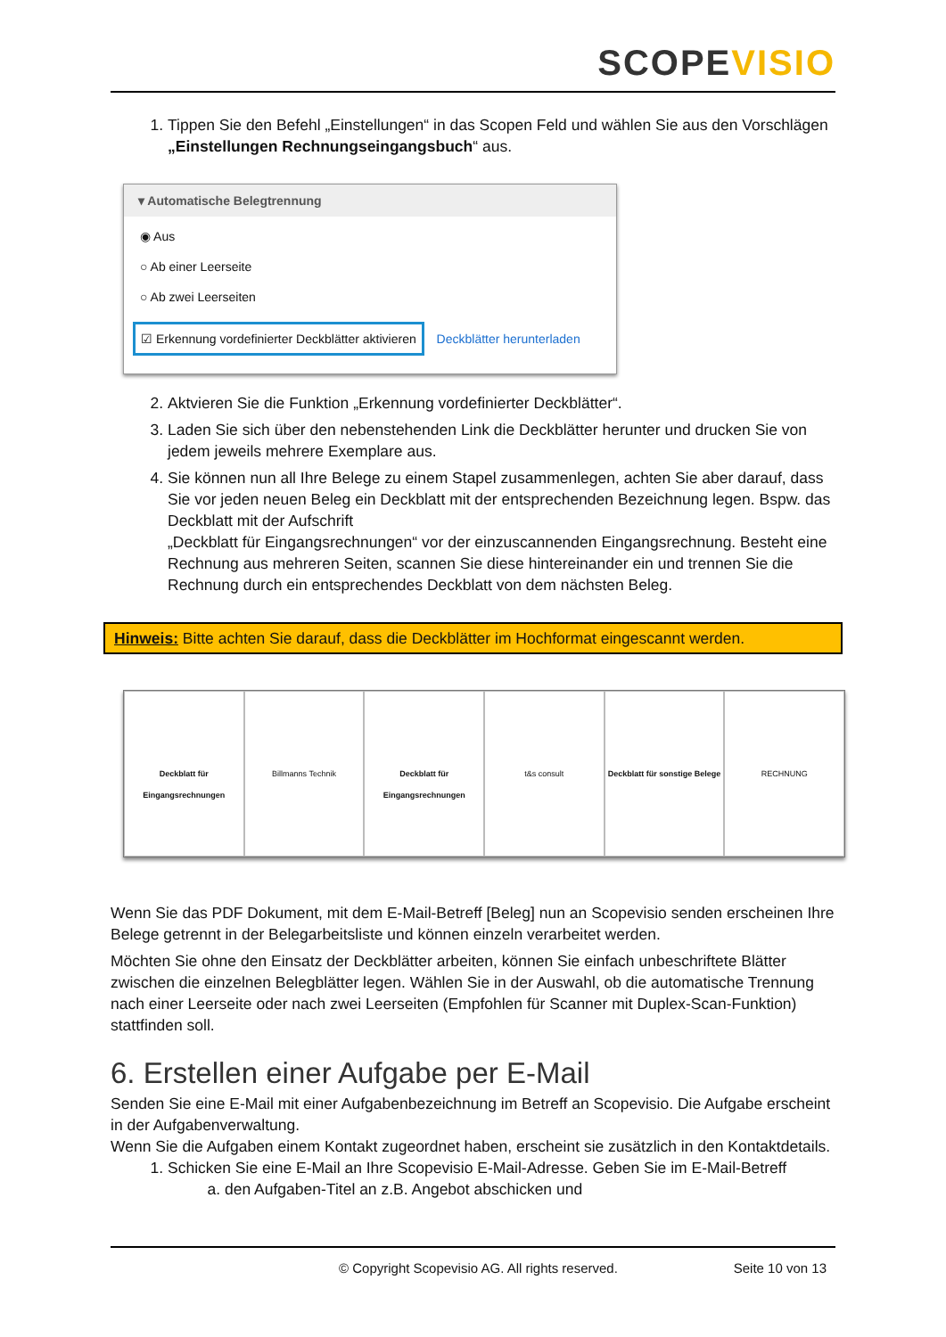SCOPEVISIO
1. Tippen Sie den Befehl „Einstellungen“ in das Scopen Feld und wählen Sie aus den Vorschlägen „Einstellungen Rechnungseingangsbuch“ aus.
▾ Automatische Belegtrennung
◉ Aus
○ Ab einer Leerseite
○ Ab zwei Leerseiten
☑ Erkennung vordefinierter Deckblätter aktivieren Deckblätter herunterladen
2. Aktvieren Sie die Funktion „Erkennung vordefinierter Deckblätter“.
3. Laden Sie sich über den nebenstehenden Link die Deckblätter herunter und drucken Sie von jedem jeweils mehrere Exemplare aus.
4. Sie können nun all Ihre Belege zu einem Stapel zusammenlegen, achten Sie aber darauf, dass Sie vor jeden neuen Beleg ein Deckblatt mit der entsprechenden Bezeichnung legen. Bspw. das Deckblatt mit der Aufschrift
„Deckblatt für Eingangsrechnungen“ vor der einzuscannenden Eingangsrechnung. Besteht eine Rechnung aus mehreren Seiten, scannen Sie diese hintereinander ein und trennen Sie die Rechnung durch ein entsprechendes Deckblatt von dem nächsten Beleg.
Hinweis: Bitte achten Sie darauf, dass die Deckblätter im Hochformat eingescannt werden.
Deckblatt für Eingangsrechnungen
Billmanns Technik Deckblatt für Eingangsrechnungen
t&s consult Deckblatt für sonstige Belege RECHNUNG
Wenn Sie das PDF Dokument, mit dem E-Mail-Betreff [Beleg] nun an Scopevisio senden erscheinen Ihre Belege getrennt in der Belegarbeitsliste und können einzeln verarbeitet werden.
Möchten Sie ohne den Einsatz der Deckblätter arbeiten, können Sie einfach unbeschriftete Blätter zwischen die einzelnen Belegblätter legen. Wählen Sie in der Auswahl, ob die automatische Trennung nach einer Leerseite oder nach zwei Leerseiten (Empfohlen für Scanner mit Duplex-Scan-Funktion) stattfinden soll.
6. Erstellen einer Aufgabe per E-Mail
Senden Sie eine E-Mail mit einer Aufgabenbezeichnung im Betreff an Scopevisio. Die Aufgabe erscheint in der Aufgabenverwaltung.
Wenn Sie die Aufgaben einem Kontakt zugeordnet haben, erscheint sie zusätzlich in den Kontaktdetails.
1. Schicken Sie eine E-Mail an Ihre Scopevisio E-Mail-Adresse. Geben Sie im E-Mail-Betreff
a. den Aufgaben-Titel an z.B. Angebot abschicken und
© Copyright Scopevisio AG. All rights reserved. Seite 10 von 13